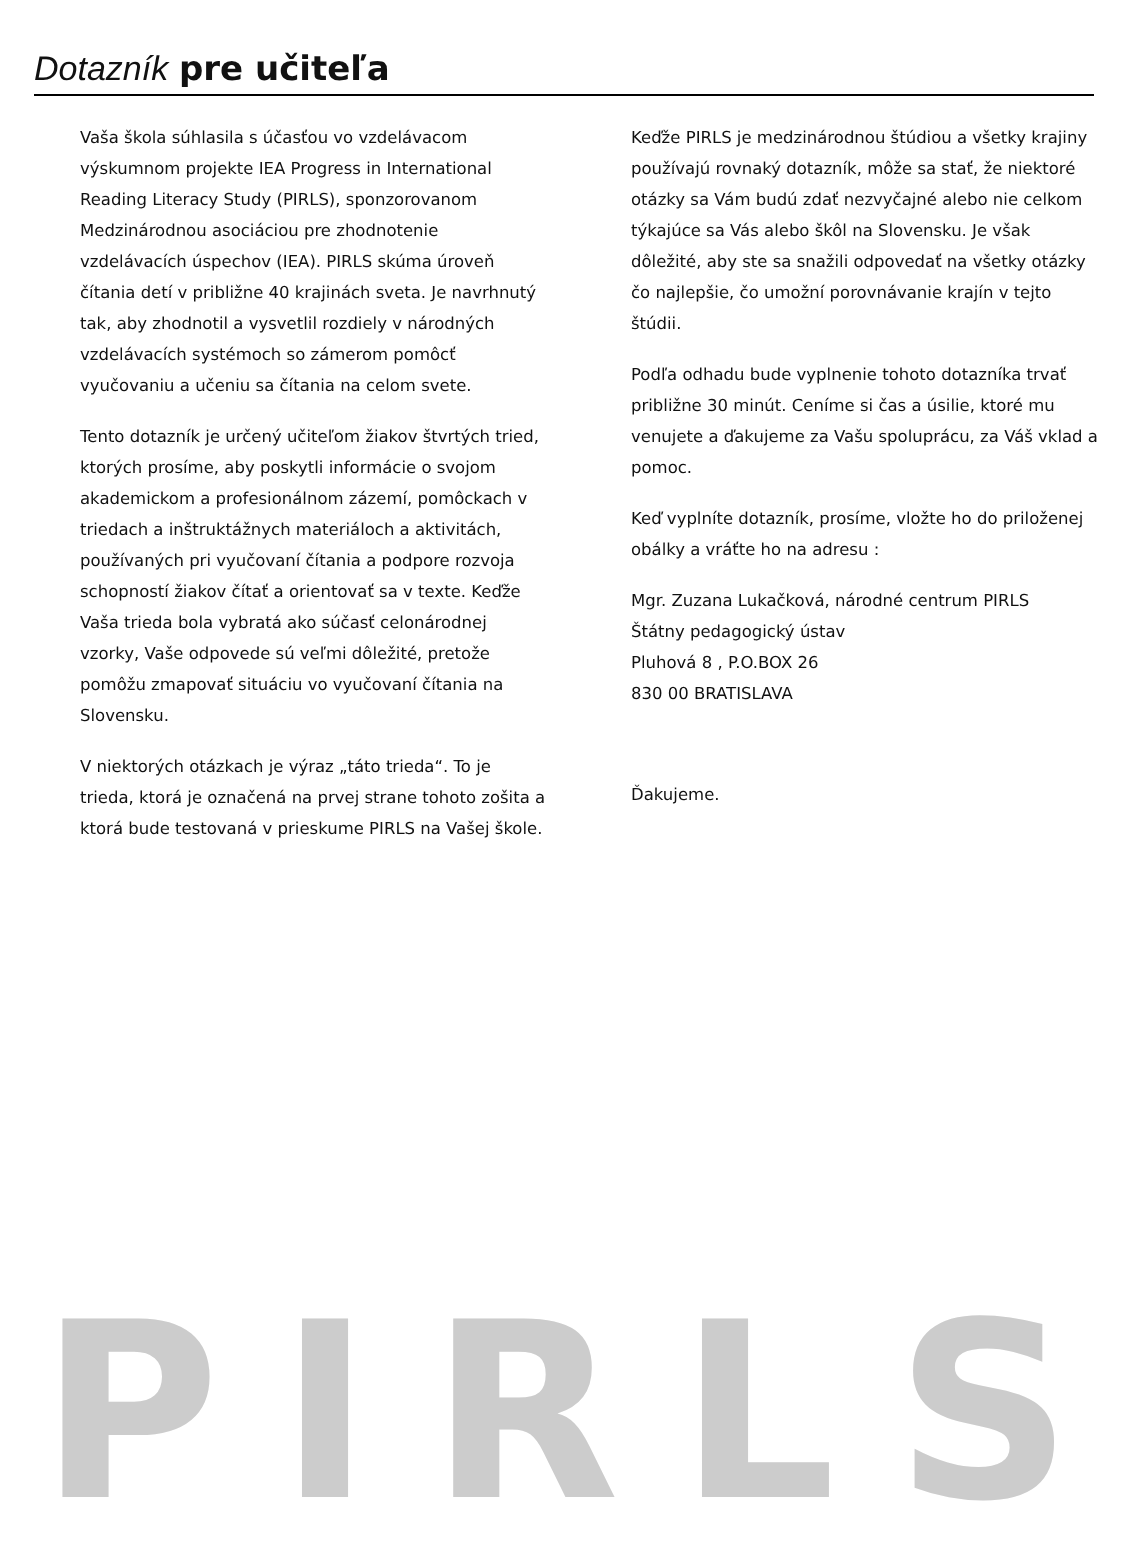Dotazník pre učiteľa
Vaša škola súhlasila s účasťou vo vzdelávacom výskumnom projekte IEA Progress in International Reading Literacy Study (PIRLS), sponzorovanom Medzinárodnou asociáciou pre zhodnotenie vzdelávacích úspechov (IEA). PIRLS skúma úroveň čítania detí v približne 40 krajinách sveta. Je navrhnutý tak, aby zhodnotil a vysvetlil rozdiely v národných vzdelávacích systémoch so zámerom pomôcť vyučovaniu a učeniu sa čítania na celom svete.
Tento dotazník je určený učiteľom žiakov štvrtých tried, ktorých prosíme, aby poskytli informácie o svojom akademickom a profesionálnom zázemí, pomôckach v triedach a inštruktážnych materiáloch a aktivitách, používaných pri vyučovaní čítania a podpore rozvoja schopností žiakov čítať a orientovať sa v texte. Keďže Vaša trieda bola vybratá ako súčasť celonárodnej vzorky, Vaše odpovede sú veľmi dôležité, pretože pomôžu zmapovať situáciu vo vyučovaní čítania na Slovensku.
V niektorých otázkach je výraz „táto trieda“. To je trieda, ktorá je označená na prvej strane tohoto zošita a ktorá bude testovaná v prieskume PIRLS na Vašej škole.
Keďže PIRLS je medzinárodnou štúdiou a všetky krajiny používajú rovnaký dotazník, môže sa stať, že niektoré otázky sa Vám budú zdať nezvyčajné alebo nie celkom týkajúce sa Vás alebo škôl na Slovensku. Je však dôležité, aby ste sa snažili odpovedať na všetky otázky čo najlepšie, čo umožní porovnávanie krajín v tejto štúdii.
Podľa odhadu bude vyplnenie tohoto dotazníka trvať približne 30 minút. Ceníme si čas a úsilie, ktoré mu venujete a ďakujeme za Vašu spoluprácu, za Váš vklad a pomoc.
Keď vyplníte dotazník, prosíme, vložte ho do priloženej obálky a vráťte ho na adresu :
Mgr. Zuzana Lukačková, národné centrum PIRLS
Štátny pedagogický ústav
Pluhová 8 , P.O.BOX 26
830 00 BRATISLAVA
Ďakujeme.
PIRLS